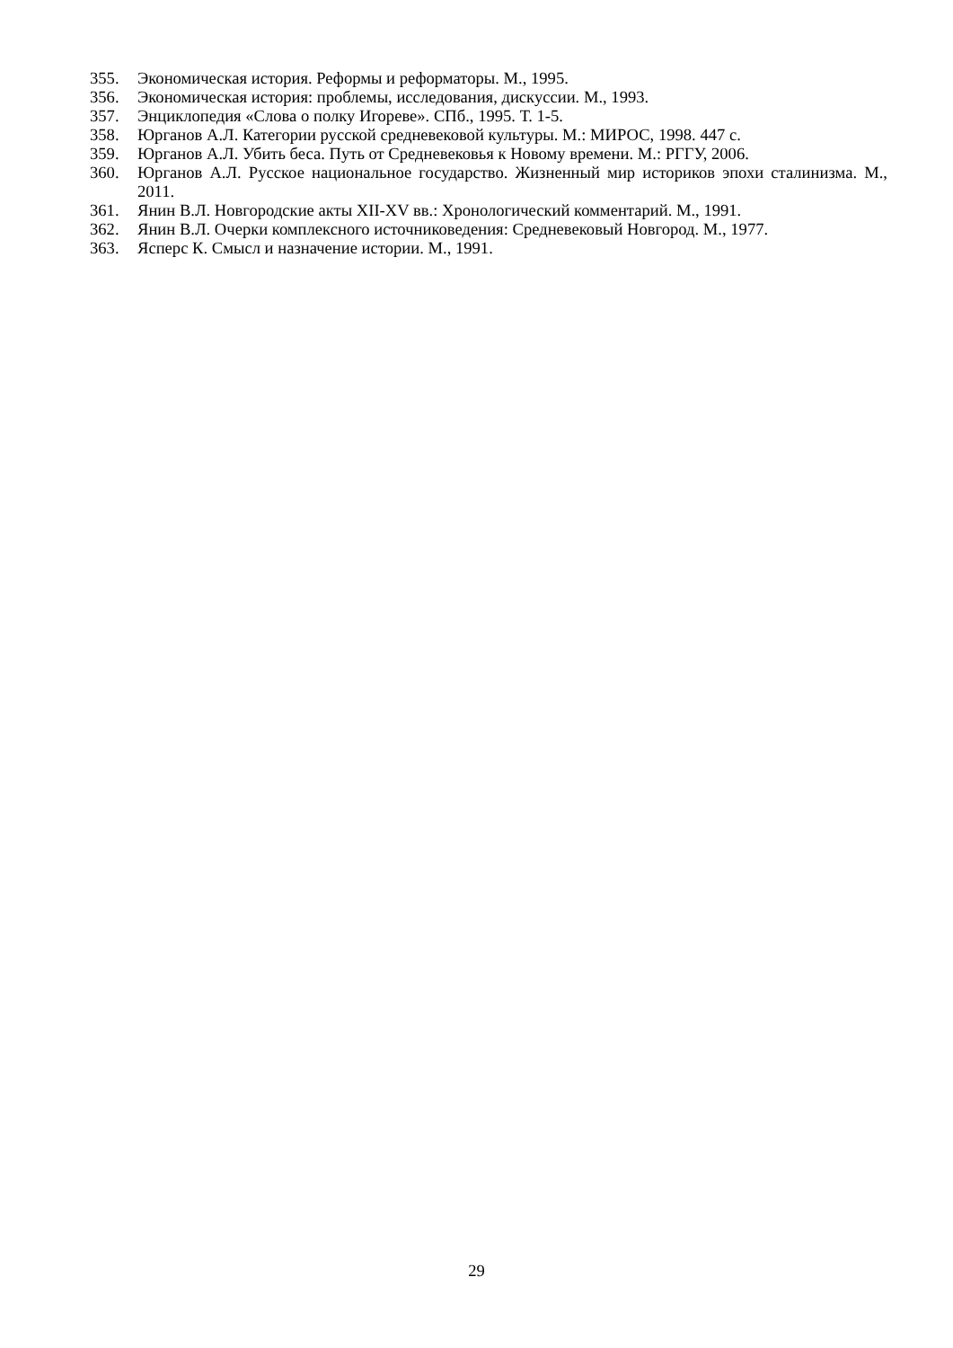355. Экономическая история. Реформы и реформаторы. М., 1995.
356. Экономическая история: проблемы, исследования, дискуссии. М., 1993.
357. Энциклопедия «Слова о полку Игореве». СПб., 1995. Т. 1-5.
358. Юрганов А.Л. Категории русской средневековой культуры. М.: МИРОС, 1998. 447 с.
359. Юрганов А.Л. Убить беса. Путь от Средневековья к Новому времени. М.: РГГУ, 2006.
360. Юрганов А.Л. Русское национальное государство. Жизненный мир историков эпохи сталинизма. М., 2011.
361. Янин В.Л. Новгородские акты XII-XV вв.: Хронологический комментарий. М., 1991.
362. Янин В.Л. Очерки комплексного источниковедения: Средневековый Новгород. М., 1977.
363. Ясперс К. Смысл и назначение истории. М., 1991.
29